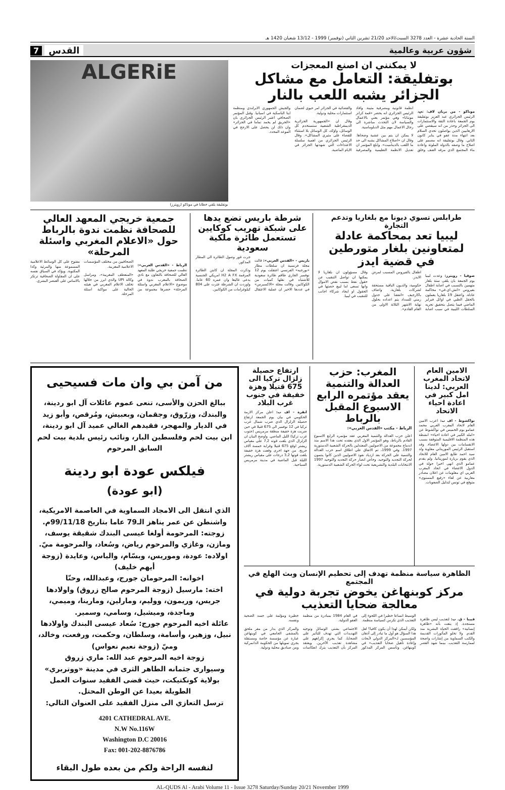السنة الحادية عشرة - العدد 3278 السبت/الاحد 21/20 تشرين الثاني (نوفمبر) 1999 - 13/12 شعبان 1420 هـ
شؤون عربية وعالمية القدس 7
لا يمكنني ان اصنع المعجزات
بوتفليقة: التعامل مع مشاكل الجزائر يشبه اللعب بالنار
موناكو - من بريان لاف: تعهد الرئيس الجزائري عبد العزيز بوتفليقة يوم الجمعة باعادة الثقة والاستثمارات الى الجزائر وحذر من انه سيقضي على الارهابيين الذين يواصلون تحدي السلام بعد انتهاء مدة عفو في يناير كانون الثاني. وقال بوتفليقة انه مصمم على اصلاح ما وصفه بالدولة الملوثة واعادة بناء المجتمع الذي مزقه العنف وخلق انظمة قانونية ومصرفية متينة. وافاد الرئيس الجزائري انه يحضر «قمة كرانز مونتانا» وهي مؤتمر يعني بالاعمال والسياسة لان التحدث مباشرة الى رجال الاعمال مهم مثل الدبلوماسية.
لا يمكن ان يتم بين عشية وضحاها. وقال ان «اصلاح المشاكل يشبه الى حد ما اللعب بالديناميت». وابلغ المؤتمر ان تعديل الانظمة التعليمية والمصرفية والقضائية في الجزائر امر حيوي لضمان استثمارات محلية ودولية.
وقال ان «الجمهورية الجزائرية الديمقراطية الشعبية ستستخدم كل الوسائل، واؤكد، كل الوسائل بلا استثناء للقضاء على مثيري المشاكل». وقال الرئيس الجزائري من اهمية سلسلة الاعتداءات التي شهدتها الجزائر في الايام الماضية.
والجيش الجمهوري الايرلندي ومنظمة ايتا الباسكية في اسبانيا. وقبل المؤتمر الصحافي اعتبر الرئيس الجزائري بان «الحريق لم يخمد تماما في الجزائر» وان ذلك لن يحصل على الارجح في الموعد المحدد.
ALGERiE
بوتفليقة يلقي خطابا في موناكو (رويترز)
طرابلس تسوي ديونا مع بلغاريا وتدعم التجارة
ليبيا تعد بمحاكمة عادلة لمتعاونين بلغار متورطين في قضية ايدز
صوفيا - رويترز: وعدت ليبيا يوم الجمعة بان يلقى ستة بلغار متهمين بالتسبب في اصابة اطفال بفيروس «اتش.اي.في» محاكمة عادلة. واعتقل 19 بلغاريا يعملون بالحقل الطبي في اوائل فبراير الماضي فيما يتصل بتحقيق تجريه السلطات الليبية في سبب اصابة اطفال بالفيروس المسبب لمرض الايدز.
حكومية، والديون الباقية مستحقة لشركات بلغارية. واضاف باكارجيف «اتفقنا على جدول زمني للسداد يتم اعداده بحلول نهاية الاشهر الثلاثة الاولى من العام القادم».
وقال مسؤولون ان بلغاريا لا يمكنها ان تواصل التنقيب عن حقول نفط بسبب نقص الاموال وانها تسعى اما لبيع حصتها في الحقول او ايجاد شركاء اجانب للتنقيب في ليبيا.
شرطة باريس تضع يدها على شبكة تهريب كوكايين تستعمل طائرة ملكية سعودية
باريس - «القدس العربي»: قالت مجلة فرنسية ان سلطات مطار «بورجيه» الفرنسي اعتقلت يوم 12 نوفمبر الجاري طاقم طائرة سعودية للاشتباه في نقلها كميات من الكوكايين. وقالت مجلة «الاكسبرس» في عددها الاخير ان عملية الاعتقال جرت فور وصول الطائرة الى المطار المذكور.
وذكرت المجلة ان كابتن الطائرة المرقمة H2 A FX امريكي الجنسية يدعى غاليغا وان عمره 60 عاما. واوردت ان الشرطة عثرت على 804 كيلوغرامات من الكوكايين.
جمعية خريجي المعهد العالي للصحافة نظمت ندوة بالرباط حول «الاعلام المغربي واسئلة المرحلة»
الرباط - «القدس العربي»: نظمت جمعية خريجي طلبة المعهد العالي للصحافة بالتعاون مع نادي الصحافة بالمغرب ندوة في موضوع «الاعلام المغربي واسئلة المرحلة» حضرها مجموعة من الصحافيين من مختلف المؤسسات الاعلامية المغربية.
«المنعطف المغربية»، ومراسل وكالة UPI والذي ابرز من خلالها تخلف الاعلام المغربي في هيئته الحالية على مواكبة اسئلة المرحلة.
مفتوح على كل الوسائط الاعلامية المسموعة منها والمرئية وكذا المكتوبة. ويؤكد في السياق نفسه على ان المقاولة الصحافية ترتكز بالاساس على العنصر البشري.
الامين العام لاتحاد المغرب العربي: لدينا امل كبير في اعادة احياء الاتحاد
نواكشوط - اف ب: اعرب الامين العام لاتحاد المغرب العربي محمد عمامو يوم الخميس في نواكشوط عن «امله الكبير في اعادة احياء» انشطة هذه المنظمة الاقليمية المتوقفة بسبب الانقسامات بين دولها الاعضاء. وقد استقبل الرئيس الموريتاني معاوية ولد سيد احمد طايع الامين العام للاتحاد الذي يقوم بزيارة لموريتانيا. ولم يقدم عمامو الذي انهى اخيرا جولة في الدول الاعضاء في اتحاد المغرب العربي اي معلومات عن اعلان مصادر مغاربية عن لقاء «رفيع المستوى» متوقع في تونس لتذليل الصعوبات.
المغرب: حزب العدالة والتنمية يعقد مؤتمره الرابع الاسبوع المقبل بالرباط
الرباط - مكتب «القدس العربي»:
اعلن حزب العدالة والتنمية المغربي عقد مؤتمره الرابع الاسبوع القادم بالرباط، وهو المؤتمر الاول الذي يعقده تحت هذا الاسم منذ اندماج مجموعة من الاصوليين المعتدلين بالحركة الشعبية الدستورية 1997. وفي 1999، تم الاتفاق على اطلاق اسم حزب العدالة والتنمية على الحركة بعد ازدياد نفوذ الاصوليين الذين كانوا ينتمون لحركة التجديد والتوحيد. وخاض انصار حركة التجديد والتوحيد 1997 الانتخابات البلدية والتشريعية تحت لواء الحركة الشعبية الدستورية.
ارتفاع حصيلة زلزال تركيا الى 675 قتيلا وهزة خفيفة في جنوب غرب البلاد
انقرة - اف ب: اعلن مركز الازمة الحكومي في بيان يوم الجمعة ارتفاع حصيلة الزلزال الذي ضرب شمال غرب تركيا في 12 نوفمبر الى 675 قتيلا في حين ضربت هزة خفيفة منطقة مرمريس (جنوب غرب تركيا) الليل الماضي. واوضح البيان ان الزلزال الذي بلغت قوته 7,2 على مقياس ريشتر اوقع 675 قتيلا وقرابة خمسة آلاف جريح. من جهة اخرى وقعت هزة خفيفة بلغت قوتها 3,2 درجات على مقياس ريشتر الليلة قبل الماضية في مدينة مرمريس السياحية.
الظاهرة سياسة منظمة تهدف إلى تحطيم الإنسان وبث الهلع في المجتمع
مركز كوبنهاغن يخوض تجربة دولية في معالجة ضحايا التعذيب
فيينا - ق. ب: لتعذيب ليس ظاهرة مستجدة. إذ يتعت بأنه «ظاهرة إنسانية» رافقت الحياة البشرية منذ القدم. ولا تخلو المأثورات القديمة والكتب السماوية من إشارات واضحة لممارسة التعذيب. بينما شهد العصر الوسيط اتساعا خطيرا في اللجوء إلى التعذيب الذي تكرس كسياسة منظمة.
ولكن أيمكن لهذا أن يكون كافيا؟ لعل هذا السؤال هو أول ما تبادر إلى أذهان المؤسسين لـ«المركز الدولي لأبحاث وإعادة تأهيل ضحايا التعذيب» في كوبنهاغن. وتأسس المركز المذكور في العام 1984 بمبادرة من منظمة العفو الدولية.
الاجتماعي بشتى الوسائل وتوجيه التهديدات التي تهدف للتأثير على الضحايا، كما يجري إكراههم على مشاهدة تعذيب الآخرين. ويعتقد المركز بأن التعذيب يترك انعكاسات خطيرة ومؤلمة على جسد الضحية ونفسه.
والمركز الذي يدار من مقر ملحق بالمشفى الجامعي في كوبنهاغن عبارة عن مؤسسة خاصة ومستقلة يجري تمويلها من الحكومة الدانمركية ومن صناديق محلية ودولية.
من آمن بي وان مات فسيحيى
ببالغ الحزن والأسى، تنعى عموم عائلات آل ابو ردينة، والبندك، وزرّوق، وجقمان، وبعبيش، ومُرقص، وأبو زيد في الديار والمهجر، فقيدهم الغالي عميد آل ابو ردينة، ابن بيت لحم وفلسطين البار، ونائب رئيس بلدية بيت لحم السابق المرحوم
فيلكس عودة ابو ردينة
(ابو عودة)
الذي انتقل الى الامجاد السماوية في العاصمة الامريكية، واشنطن عن عمر يناهز الـ79 عاما بتاريخ 99/11/18م.
زوجته: المرحومة أولغا عيسى البندك شقيقة يوسف، ومازن، وغازي والمرحوم رياض، وسُعاد، والمرحومة ميّ.
اولاده: عودة، وموريس، وبسّام، والياس، وعايدة (زوجة أيهم خليف)
اخوانه: المرحومان جورج، وعبدالله، وحنّا
اخته: مارسيل (زوجة المرحوم صالح زروق) واولادها جريس، وريمون، ووليم، ومارلين، ومارينا، وميمي، وماجدة، وميشيل، وسامي، وسمير.
عائلة اخيه المرحوم جورج: سُعاد عيسى البندك واولادها نبيل، وزهير، وأسامة، وسلطان، وحكمت، ورفعت، وخالد، وميّ (زوجة نعيم نعواس)
زوجة اخيه المرحوم عبد الله: ماري زروق
وسيوارى جثمانه الطاهر الثرى في مدينة «ووتربري» بولاية كونكتيكت، حيث قضى الفقيد سنوات العمل الطويلة بعيدا عن الوطن المحتل.
ترسل التعازي الى منزل الفقيد على العنوان التالي:
4201 CATHEDRAL AVE.
N.W No.116W
Washington D.C 20016
Fax: 001-202-8876786
لنفسه الراحة ولكم من بعده طول البقاء
AL-QUDS Al - Arabi Volume 11 - Issue 3278 Saturday/Sunday 20/21 November 1999